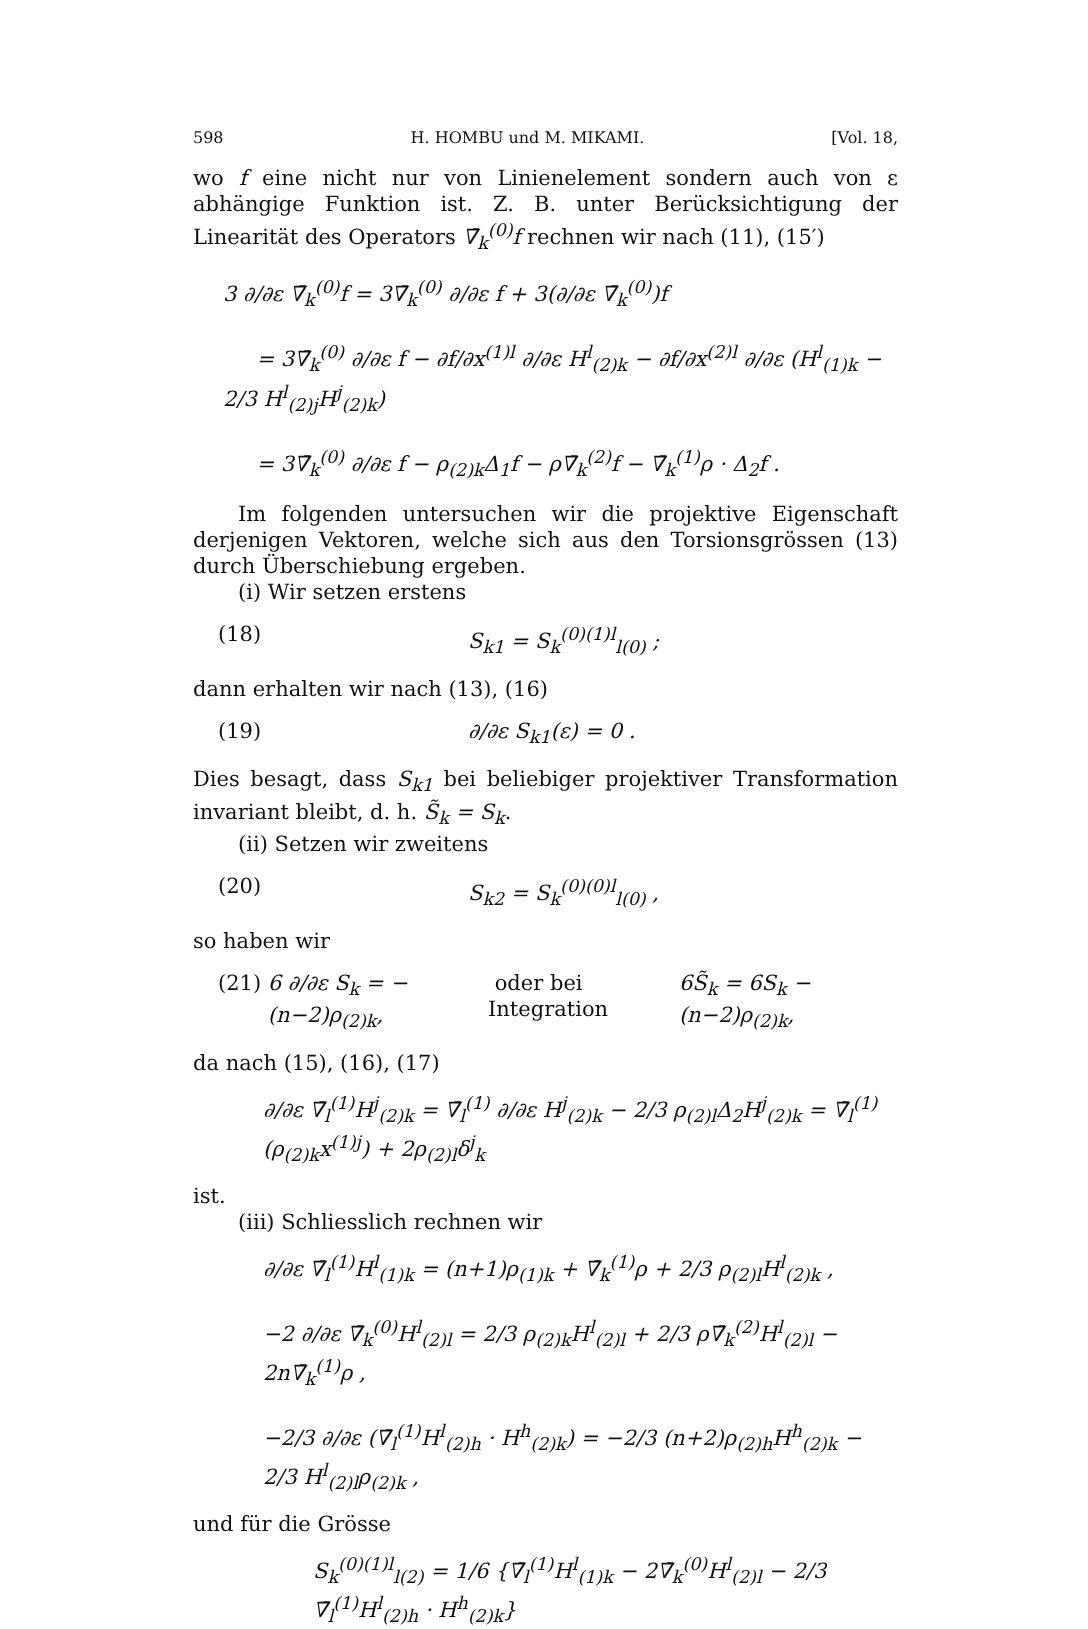598 H. HOMBU und M. MIKAMI. [Vol. 18,
wo f eine nicht nur von Linienelement sondern auch von ε abhängige Funktion ist. Z. B. unter Berücksichtigung der Linearität des Operators ∇̄<sub>k</sub><sup>(0)</sup>f rechnen wir nach (11), (15′)
3 ∂/∂ε ∇̄<sub>k</sub><sup>(0)</sup>f = 3∇̄<sub>k</sub><sup>(0)</sup> ∂/∂ε f + 3(∂/∂ε ∇̄<sub>k</sub><sup>(0)</sup>)f
= 3∇̄<sub>k</sub><sup>(0)</sup> ∂/∂ε f − ∂f/∂x<sup>(1)l</sup> ∂/∂ε H<sup>l</sup><sub>(2)k</sub> − ∂f/∂x<sup>(2)l</sup> ∂/∂ε (H<sup>l</sup><sub>(1)k</sub> − 2/3 H<sup>l</sup><sub>(2)j</sub>H<sup>j</sup><sub>(2)k</sub>)
= 3∇̄<sub>k</sub><sup>(0)</sup> ∂/∂ε f − ρ<sub>(2)k</sub>Δ<sub>1</sub>f − ρ∇̄<sub>k</sub><sup>(2)</sup>f − ∇̄<sub>k</sub><sup>(1)</sup>ρ · Δ<sub>2</sub>f .
Im folgenden untersuchen wir die projektive Eigenschaft derjenigen Vektoren, welche sich aus den Torsionsgrössen (13) durch Überschiebung ergeben.
(i) Wir setzen erstens
(18) S<sub>k</sub><sub>1</sub> = S<sub>k</sub><sup>(0)(1)l</sup><sub>l(0)</sub> ;
dann erhalten wir nach (13), (16)
(19) ∂/∂ε S<sub>k</sub><sub>1</sub>(ε) = 0 .
Dies besagt, dass S<sub>k</sub><sub>1</sub> bei beliebiger projektiver Transformation invariant bleibt, d. h. S̃<sub>k</sub> = S<sub>k</sub>.
(ii) Setzen wir zweitens
(20) S<sub>k</sub><sub>2</sub> = S<sub>k</sub><sup>(0)(0)l</sup><sub>l(0)</sub> ,
so haben wir
(21) 6 ∂/∂ε S<sub>k</sub> = −(n−2)ρ<sub>(2)k</sub>, oder bei Integration 6S̃<sub>k</sub> = 6S<sub>k</sub> − (n−2)ρ<sub>(2)k</sub>,
da nach (15), (16), (17)
∂/∂ε ∇̄<sub>l</sub><sup>(1)</sup>H<sup>j</sup><sub>(2)k</sub> = ∇̄<sub>l</sub><sup>(1)</sup> ∂/∂ε H<sup>j</sup><sub>(2)k</sub> − 2/3 ρ<sub>(2)l</sub>Δ<sub>2</sub>H<sup>j</sup><sub>(2)k</sub> = ∇̄<sub>l</sub><sup>(1)</sup>(ρ<sub>(2)k</sub>x<sup>(1)j</sup>) + 2ρ<sub>(2)l</sub>δ<sup>j</sup><sub>k</sub>
ist.
(iii) Schliesslich rechnen wir
∂/∂ε ∇̄<sub>l</sub><sup>(1)</sup>H<sup>l</sup><sub>(1)k</sub> = (n+1)ρ<sub>(1)k</sub> + ∇̄<sub>k</sub><sup>(1)</sup>ρ + 2/3 ρ<sub>(2)l</sub>H<sup>l</sup><sub>(2)k</sub> ,
−2 ∂/∂ε ∇̄<sub>k</sub><sup>(0)</sup>H<sup>l</sup><sub>(2)l</sub> = 2/3 ρ<sub>(2)k</sub>H<sup>l</sup><sub>(2)l</sub> + 2/3 ρ∇̄<sub>k</sub><sup>(2)</sup>H<sup>l</sup><sub>(2)l</sub> − 2n∇̄<sub>k</sub><sup>(1)</sup>ρ ,
−2/3 ∂/∂ε (∇̄<sub>l</sub><sup>(1)</sup>H<sup>l</sup><sub>(2)h</sub> · H<sup>h</sup><sub>(2)k</sub>) = −2/3 (n+2)ρ<sub>(2)h</sub>H<sup>h</sup><sub>(2)k</sub> − 2/3 H<sup>l</sup><sub>(2)l</sub>ρ<sub>(2)k</sub> ,
und für die Grösse
S<sub>k</sub><sup>(0)(1)l</sup><sub>l(2)</sub> = 1/6 {∇̄<sub>l</sub><sup>(1)</sup>H<sup>l</sup><sub>(1)k</sub> − 2∇̄<sub>k</sub><sup>(0)</sup>H<sup>l</sup><sub>(2)l</sub> − 2/3 ∇̄<sub>l</sub><sup>(1)</sup>H<sup>l</sup><sub>(2)h</sub> · H<sup>h</sup><sub>(2)k</sub>}